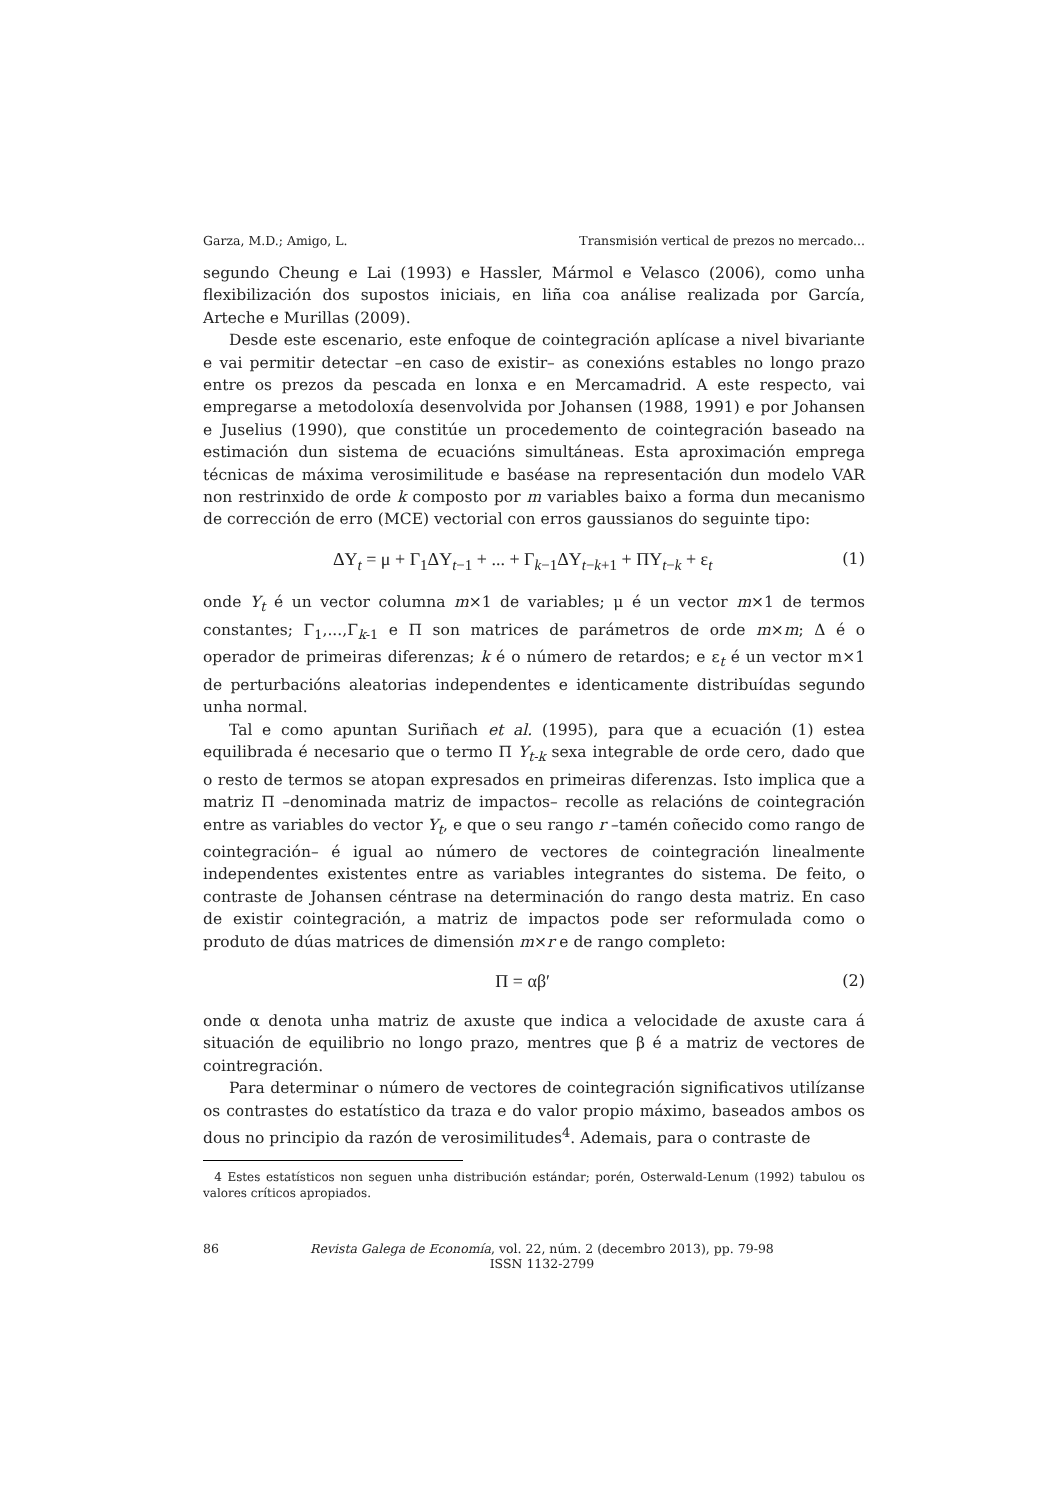Garza, M.D.; Amigo, L. Transmisión vertical de prezos no mercado...
segundo Cheung e Lai (1993) e Hassler, Mármol e Velasco (2006), como unha flexibilización dos supostos iniciais, en liña coa análise realizada por García, Arteche e Murillas (2009).
Desde este escenario, este enfoque de cointegración aplícase a nivel bivariante e vai permitir detectar –en caso de existir– as conexións estables no longo prazo entre os prezos da pescada en lonxa e en Mercamadrid. A este respecto, vai empregarse a metodoloxía desenvolvida por Johansen (1988, 1991) e por Johansen e Juselius (1990), que constitúe un procedemento de cointegración baseado na estimación dun sistema de ecuacións simultáneas. Esta aproximación emprega técnicas de máxima verosimilitude e baséase na representación dun modelo VAR non restrinxido de orde k composto por m variables baixo a forma dun mecanismo de corrección de erro (MCE) vectorial con erros gaussianos do seguinte tipo:
ΔY<sub>t</sub> = μ + Γ<sub>1</sub>ΔY<sub>t−1</sub> + ... + Γ<sub>k−1</sub>ΔY<sub>t−k+1</sub> + ΠY<sub>t−k</sub> + ε<sub>t</sub> (1)
onde Y<sub>t</sub> é un vector columna m×1 de variables; μ é un vector m×1 de termos constantes; Γ<sub>1</sub>,...,Γ<sub>k-1</sub> e Π son matrices de parámetros de orde m×m; Δ é o operador de primeiras diferenzas; k é o número de retardos; e ε<sub>t</sub> é un vector m×1 de perturbacións aleatorias independentes e identicamente distribuídas segundo unha normal.
Tal e como apuntan Suriñach et al. (1995), para que a ecuación (1) estea equilibrada é necesario que o termo Π Y<sub>t-k</sub> sexa integrable de orde cero, dado que o resto de termos se atopan expresados en primeiras diferenzas. Isto implica que a matriz Π –denominada matriz de impactos– recolle as relacións de cointegración entre as variables do vector Y<sub>t</sub>, e que o seu rango r –tamén coñecido como rango de cointegración– é igual ao número de vectores de cointegración linealmente independentes existentes entre as variables integrantes do sistema. De feito, o contraste de Johansen céntrase na determinación do rango desta matriz. En caso de existir cointegración, a matriz de impactos pode ser reformulada como o produto de dúas matrices de dimensión m×r e de rango completo:
Π = αβ′ (2)
onde α denota unha matriz de axuste que indica a velocidade de axuste cara á situación de equilibrio no longo prazo, mentres que β é a matriz de vectores de cointregración.
Para determinar o número de vectores de cointegración significativos utilízanse os contrastes do estatístico da traza e do valor propio máximo, baseados ambos os dous no principio da razón de verosimilitudes<sup>4</sup>. Ademais, para o contraste de
4 Estes estatísticos non seguen unha distribución estándar; porén, Osterwald-Lenum (1992) tabulou os valores críticos apropiados.
86 Revista Galega de Economía, vol. 22, núm. 2 (decembro 2013), pp. 79-98
ISSN 1132-2799